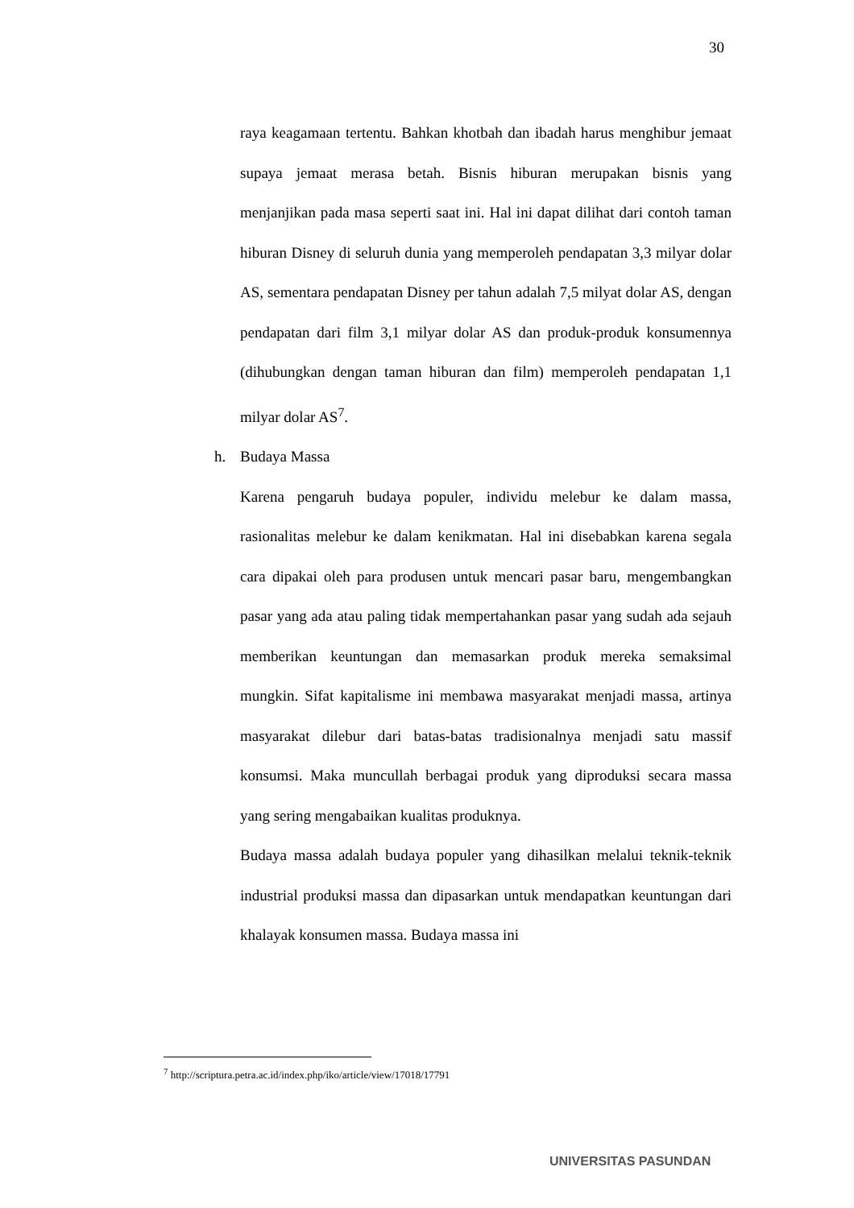30
raya keagamaan tertentu. Bahkan khotbah dan ibadah harus menghibur jemaat supaya jemaat merasa betah. Bisnis hiburan merupakan bisnis yang menjanjikan pada masa seperti saat ini. Hal ini dapat dilihat dari contoh taman hiburan Disney di seluruh dunia yang memperoleh pendapatan 3,3 milyar dolar AS, sementara pendapatan Disney per tahun adalah 7,5 milyat dolar AS, dengan pendapatan dari film 3,1 milyar dolar AS dan produk-produk konsumennya (dihubungkan dengan taman hiburan dan film) memperoleh pendapatan 1,1 milyar dolar AS<sup>7</sup>.
h. Budaya Massa
Karena pengaruh budaya populer, individu melebur ke dalam massa, rasionalitas melebur ke dalam kenikmatan. Hal ini disebabkan karena segala cara dipakai oleh para produsen untuk mencari pasar baru, mengembangkan pasar yang ada atau paling tidak mempertahankan pasar yang sudah ada sejauh memberikan keuntungan dan memasarkan produk mereka semaksimal mungkin. Sifat kapitalisme ini membawa masyarakat menjadi massa, artinya masyarakat dilebur dari batas-batas tradisionalnya menjadi satu massif konsumsi. Maka muncullah berbagai produk yang diproduksi secara massa yang sering mengabaikan kualitas produknya.
Budaya massa adalah budaya populer yang dihasilkan melalui teknik-teknik industrial produksi massa dan dipasarkan untuk mendapatkan keuntungan dari khalayak konsumen massa. Budaya massa ini
<sup>7</sup> http://scriptura.petra.ac.id/index.php/iko/article/view/17018/17791
UNIVERSITAS PASUNDAN